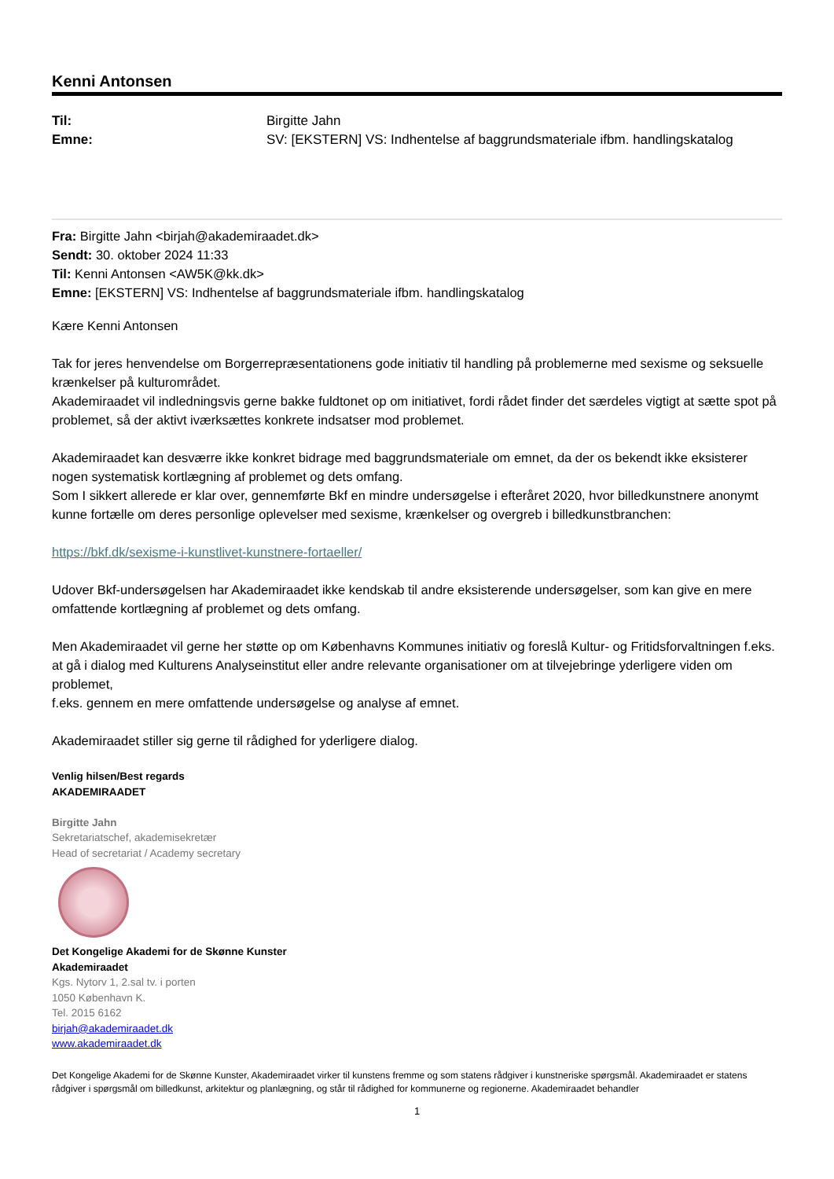Kenni Antonsen
Til: Birgitte Jahn Emne: SV: [EKSTERN] VS: Indhentelse af baggrundsmateriale ifbm. handlingskatalog
Fra: Birgitte Jahn <birjah@akademiraadet.dk>
Sendt: 30. oktober 2024 11:33
Til: Kenni Antonsen <AW5K@kk.dk>
Emne: [EKSTERN] VS: Indhentelse af baggrundsmateriale ifbm. handlingskatalog
Kære Kenni Antonsen
Tak for jeres henvendelse om Borgerrepræsentationens gode initiativ til handling på problemerne med sexisme og seksuelle krænkelser på kulturområdet.
Akademiraadet vil indledningsvis gerne bakke fuldtonet op om initiativet, fordi rådet finder det særdeles vigtigt at sætte spot på problemet, så der aktivt iværksættes konkrete indsatser mod problemet.
Akademiraadet kan desværre ikke konkret bidrage med baggrundsmateriale om emnet, da der os bekendt ikke eksisterer nogen systematisk kortlægning af problemet og dets omfang.
Som I sikkert allerede er klar over, gennemførte Bkf en mindre undersøgelse i efteråret 2020, hvor billedkunstnere anonymt kunne fortælle om deres personlige oplevelser med sexisme, krænkelser og overgreb i billedkunstbranchen:
https://bkf.dk/sexisme-i-kunstlivet-kunstnere-fortaeller/
Udover Bkf-undersøgelsen har Akademiraadet ikke kendskab til andre eksisterende undersøgelser, som kan give en mere omfattende kortlægning af problemet og dets omfang.
Men Akademiraadet vil gerne her støtte op om Københavns Kommunes initiativ og foreslå Kultur- og Fritidsforvaltningen f.eks. at gå i dialog med Kulturens Analyseinstitut eller andre relevante organisationer om at tilvejebringe yderligere viden om problemet,
f.eks. gennem en mere omfattende undersøgelse og analyse af emnet.
Akademiraadet stiller sig gerne til rådighed for yderligere dialog.
Venlig hilsen/Best regards
AKADEMIRAADET
Birgitte Jahn
Sekretariatschef, akademisekretær
Head of secretariat / Academy secretary
Det Kongelige Akademi for de Skønne Kunster
Akademiraadet
Kgs. Nytorv 1, 2.sal tv. i porten
1050 København K.
Tel. 2015 6162
birjah@akademiraadet.dk
www.akademiraadet.dk
Det Kongelige Akademi for de Skønne Kunster, Akademiraadet virker til kunstens fremme og som statens rådgiver i kunstneriske spørgsmål. Akademiraadet er statens rådgiver i spørgsmål om billedkunst, arkitektur og planlægning, og står til rådighed for kommunerne og regionerne. Akademiraadet behandler
1